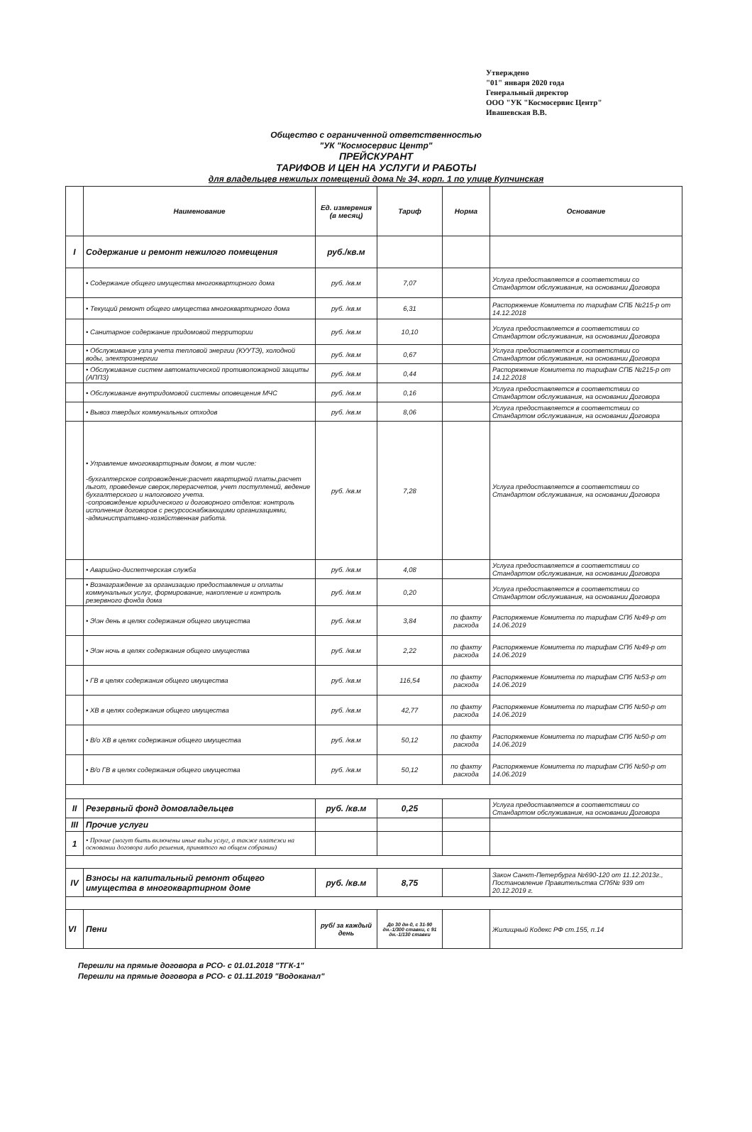Утверждено
"01" января 2020 года
Генеральный директор
ООО "УК "Космосервис Центр"
Ивашевская В.В.
Общество с ограниченной ответственностью
"УК "Космосервис Центр"
ПРЕЙСКУРАНТ
ТАРИФОВ И ЦЕН НА УСЛУГИ И РАБОТЫ
для владельцев нежилых помещений дома № 34, корп. 1 по улице Купчинская
| | Наименование | Ед. измерения (в месяц) | Тариф | Норма | Основание |
| --- | --- | --- | --- | --- | --- |
| I | Содержание и ремонт нежилого помещения | руб./кв.м | | | |
| | • Содержание общего имущества многоквартирного дома | руб. /кв.м | 7,07 | | Услуга предоставляется в соответствии со Стандартом обслуживания, на основании Договора |
| | • Текущий ремонт общего имущества многоквартирного дома | руб. /кв.м | 6,31 | | Распоряжение Комитета по тарифам СПБ №215-р от 14.12.2018 |
| | • Санитарное содержание придомовой территории | руб. /кв.м | 10,10 | | Услуга предоставляется в соответствии со Стандартом обслуживания, на основании Договора |
| | • Обслуживание узла учета тепловой энергии (КУУТЭ), холодной воды, электроэнергии | руб. /кв.м | 0,67 | | Услуга предоставляется в соответствии со Стандартом обслуживания, на основании Договора |
| | • Обслуживание систем автоматической противопожарной защиты (АППЗ) | руб. /кв.м | 0,44 | | Распоряжение Комитета по тарифам СПБ №215-р от 14.12.2018 |
| | • Обслуживание внутридомовой системы оповещения МЧС | руб. /кв.м | 0,16 | | Услуга предоставляется в соответствии со Стандартом обслуживания, на основании Договора |
| | • Вывоз твердых коммунальных отходов | руб. /кв.м | 8,06 | | Услуга предоставляется в соответствии со Стандартом обслуживания, на основании Договора |
| | • Управление многоквартирным домом, в том числе: -бухгалтерское сопровождение:расчет квартирной платы,расчет льгот, проведение сверок,перерасчетов, учет поступлений, ведение бухгалтерского и налогового учета. -сопровождение юридического и договорного отделов: контроль исполнения договоров с ресурсоснабжающими организациями, -административно-хозяйственная работа. | руб. /кв.м | 7,28 | | Услуга предоставляется в соответствии со Стандартом обслуживания, на основании Договора |
| | • Аварийно-диспетчерская служба | руб. /кв.м | 4,08 | | Услуга предоставляется в соответствии со Стандартом обслуживания, на основании Договора |
| | • Вознаграждение за организацию предоставления и оплаты коммунальных услуг, формирование, накопление и контроль резервного фонда дома | руб. /кв.м | 0,20 | | Услуга предоставляется в соответствии со Стандартом обслуживания, на основании Договора |
| | • Э\эн день в целях содержания общего имущества | руб. /кв.м | 3,84 | по факту расхода | Распоряжение Комитета по тарифам СПб №49-р от 14.06.2019 |
| | • Э\эн ночь в целях содержания общего имущества | руб. /кв.м | 2,22 | по факту расхода | Распоряжение Комитета по тарифам СПб №49-р от 14.06.2019 |
| | • ГВ в целях содержания общего имущества | руб. /кв.м | 116,54 | по факту расхода | Распоряжение Комитета по тарифам СПб №53-р от 14.06.2019 |
| | • ХВ в целях содержания общего имущества | руб. /кв.м | 42,77 | по факту расхода | Распоряжение Комитета по тарифам СПб №50-р от 14.06.2019 |
| | • В/о ХВ в целях содержания общего имущества | руб. /кв.м | 50,12 | по факту расхода | Распоряжение Комитета по тарифам СПб №50-р от 14.06.2019 |
| | • В/о ГВ в целях содержания общего имущества | руб. /кв.м | 50,12 | по факту расхода | Распоряжение Комитета по тарифам СПб №50-р от 14.06.2019 |
| II | Резервный фонд домовладельцев | руб. /кв.м | 0,25 | | Услуга предоставляется в соответствии со Стандартом обслуживания, на основании Договора |
| III | Прочие услуги | | | | |
| 1 | • Прочие (могут быть включены иные виды услуг, а также платежи на основании договора либо решения, принятого на общем собрании) | | | | |
| IV | Взносы на капитальный ремонт общего имущества в многоквартирном доме | руб. /кв.м | 8,75 | | Закон Санкт-Петербурга №690-120 от 11.12.2013г., Постановление Правительства СПб№ 939 от 20.12.2019 г. |
| VI | Пени | руб/ за каждый день | До 30 дн-0, с 31-90 дн.-1/300 ставки, с 91 дн.-1/130 ставки | | Жилищный Кодекс РФ ст.155, п.14 |
Перешли на прямые договора в РСО- с 01.01.2018 "ТГК-1"
Перешли на прямые договора в РСО- с 01.11.2019 "Водоканал"